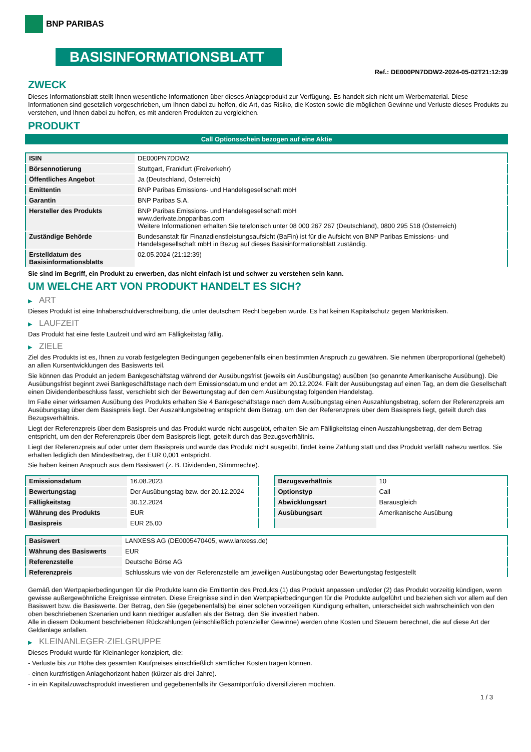BNP PARIBAS
BASISINFORMATIONSBLATT
Ref.: DE000PN7DDW2-2024-05-02T21:12:39
ZWECK
Dieses Informationsblatt stellt Ihnen wesentliche Informationen über dieses Anlageprodukt zur Verfügung. Es handelt sich nicht um Werbematerial. Diese Informationen sind gesetzlich vorgeschrieben, um Ihnen dabei zu helfen, die Art, das Risiko, die Kosten sowie die möglichen Gewinne und Verluste dieses Produkts zu verstehen, und Ihnen dabei zu helfen, es mit anderen Produkten zu vergleichen.
PRODUKT
Call Optionsschein bezogen auf eine Aktie
| ISIN | DE000PN7DDW2 |
| Börsennotierung | Stuttgart, Frankfurt (Freiverkehr) |
| Öffentliches Angebot | Ja (Deutschland, Österreich) |
| Emittentin | BNP Paribas Emissions- und Handelsgesellschaft mbH |
| Garantin | BNP Paribas S.A. |
| Hersteller des Produkts | BNP Paribas Emissions- und Handelsgesellschaft mbH www.derivate.bnpparibas.com Weitere Informationen erhalten Sie telefonisch unter 08 000 267 267 (Deutschland), 0800 295 518 (Österreich) |
| Zuständige Behörde | Bundesanstalt für Finanzdienstleistungsaufsicht (BaFin) ist für die Aufsicht von BNP Paribas Emissions- und Handelsgesellschaft mbH in Bezug auf dieses Basisinformationsblatt zuständig. |
| Erstelldatum des Basisinformationsblatts | 02.05.2024 (21:12:39) |
Sie sind im Begriff, ein Produkt zu erwerben, das nicht einfach ist und schwer zu verstehen sein kann.
UM WELCHE ART VON PRODUKT HANDELT ES SICH?
▶ ART
Dieses Produkt ist eine Inhaberschuldverschreibung, die unter deutschem Recht begeben wurde. Es hat keinen Kapitalschutz gegen Marktrisiken.
▶ LAUFZEIT
Das Produkt hat eine feste Laufzeit und wird am Fälligkeitstag fällig.
▶ ZIELE
Ziel des Produkts ist es, Ihnen zu vorab festgelegten Bedingungen gegebenenfalls einen bestimmten Anspruch zu gewähren. Sie nehmen überproportional (gehebelt) an allen Kursentwicklungen des Basiswerts teil.
Sie können das Produkt an jedem Bankgeschäftstag während der Ausübungsfrist (jeweils ein Ausübungstag) ausüben (so genannte Amerikanische Ausübung). Die Ausübungsfrist beginnt zwei Bankgeschäftstage nach dem Emissionsdatum und endet am 20.12.2024. Fällt der Ausübungstag auf einen Tag, an dem die Gesellschaft einen Dividendenbeschluss fasst, verschiebt sich der Bewertungstag auf den dem Ausübungstag folgenden Handelstag.
Im Falle einer wirksamen Ausübung des Produkts erhalten Sie 4 Bankgeschäftstage nach dem Ausübungstag einen Auszahlungsbetrag, sofern der Referenzpreis am Ausübungstag über dem Basispreis liegt. Der Auszahlungsbetrag entspricht dem Betrag, um den der Referenzpreis über dem Basispreis liegt, geteilt durch das Bezugsverhältnis.
Liegt der Referenzpreis über dem Basispreis und das Produkt wurde nicht ausgeübt, erhalten Sie am Fälligkeitstag einen Auszahlungsbetrag, der dem Betrag entspricht, um den der Referenzpreis über dem Basispreis liegt, geteilt durch das Bezugsverhältnis.
Liegt der Referenzpreis auf oder unter dem Basispreis und wurde das Produkt nicht ausgeübt, findet keine Zahlung statt und das Produkt verfällt nahezu wertlos. Sie erhalten lediglich den Mindestbetrag, der EUR 0,001 entspricht.
Sie haben keinen Anspruch aus dem Basiswert (z. B. Dividenden, Stimmrechte).
| Emissionsdatum | 16.08.2023 |
| Bewertungstag | Der Ausübungstag bzw. der 20.12.2024 |
| Fälligkeitstag | 30.12.2024 |
| Währung des Produkts | EUR |
| Basispreis | EUR 25,00 |
| Bezugsverhältnis | 10 |
| Optionstyp | Call |
| Abwicklungsart | Barausgleich |
| Ausübungsart | Amerikanische Ausübung |
| Basiswert | LANXESS AG (DE0005470405, www.lanxess.de) |
| Währung des Basiswerts | EUR |
| Referenzstelle | Deutsche Börse AG |
| Referenzpreis | Schlusskurs wie von der Referenzstelle am jeweiligen Ausübungstag oder Bewertungstag festgestellt |
Gemäß den Wertpapierbedingungen für die Produkte kann die Emittentin des Produkts (1) das Produkt anpassen und/oder (2) das Produkt vorzeitig kündigen, wenn gewisse außergewöhnliche Ereignisse eintreten. Diese Ereignisse sind in den Wertpapierbedingungen für die Produkte aufgeführt und beziehen sich vor allem auf den Basiswert bzw. die Basiswerte. Der Betrag, den Sie (gegebenenfalls) bei einer solchen vorzeitigen Kündigung erhalten, unterscheidet sich wahrscheinlich von den oben beschriebenen Szenarien und kann niedriger ausfallen als der Betrag, den Sie investiert haben.
Alle in diesem Dokument beschriebenen Rückzahlungen (einschließlich potenzieller Gewinne) werden ohne Kosten und Steuern berechnet, die auf diese Art der Geldanlage anfallen.
▶ KLEINANLEGER-ZIELGRUPPE
Dieses Produkt wurde für Kleinanleger konzipiert, die:
- Verluste bis zur Höhe des gesamten Kaufpreises einschließlich sämtlicher Kosten tragen können.
- einen kurzfristigen Anlagehorizont haben (kürzer als drei Jahre).
- in ein Kapitalzuwachsprodukt investieren und gegebenenfalls ihr Gesamtportfolio diversifizieren möchten.
1 / 3